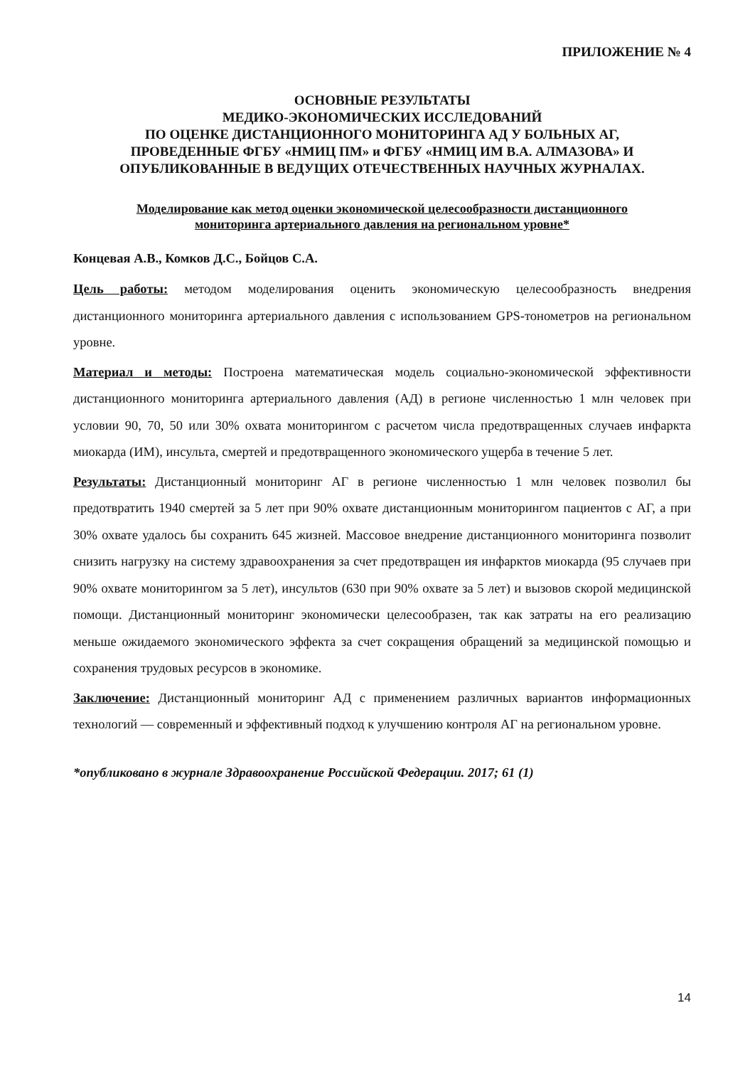ПРИЛОЖЕНИЕ № 4
ОСНОВНЫЕ РЕЗУЛЬТАТЫ
МЕДИКО-ЭКОНОМИЧЕСКИХ ИССЛЕДОВАНИЙ
ПО ОЦЕНКЕ ДИСТАНЦИОННОГО МОНИТОРИНГА АД У БОЛЬНЫХ АГ,
ПРОВЕДЕННЫЕ ФГБУ «НМИЦ ПМ» и ФГБУ «НМИЦ ИМ В.А. АЛМАЗОВА» И
ОПУБЛИКОВАННЫЕ В ВЕДУЩИХ ОТЕЧЕСТВЕННЫХ НАУЧНЫХ ЖУРНАЛАХ.
Моделирование как метод оценки экономической целесообразности дистанционного
мониторинга артериального давления на региональном уровне*
Концевая А.В., Комков Д.С., Бойцов С.А.
Цель работы: методом моделирования оценить экономическую целесообразность внедрения дистанционного мониторинга артериального давления с использованием GPS-тонометров на региональном уровне.
Материал и методы: Построена математическая модель социально-экономической эффективности дистанционного мониторинга артериального давления (АД) в регионе численностью 1 млн человек при условии 90, 70, 50 или 30% охвата мониторингом с расчетом числа предотвращенных случаев инфаркта миокарда (ИМ), инсульта, смертей и предотвращенного экономического ущерба в течение 5 лет.
Результаты: Дистанционный мониторинг АГ в регионе численностью 1 млн человек позволил бы предотвратить 1940 смертей за 5 лет при 90% охвате дистанционным мониторингом пациентов с АГ, а при 30% охвате удалось бы сохранить 645 жизней. Массовое внедрение дистанционного мониторинга позволит снизить нагрузку на систему здравоохранения за счет предотвращен ия инфарктов миокарда (95 случаев при 90% охвате мониторингом за 5 лет), инсультов (630 при 90% охвате за 5 лет) и вызовов скорой медицинской помощи. Дистанционный мониторинг экономически целесообразен, так как затраты на его реализацию меньше ожидаемого экономического эффекта за счет сокращения обращений за медицинской помощью и сохранения трудовых ресурсов в экономике.
Заключение: Дистанционный мониторинг АД с применением различных вариантов информационных технологий — современный и эффективный подход к улучшению контроля АГ на региональном уровне.
*опубликовано в журнале Здравоохранение Российской Федерации. 2017; 61 (1)
14